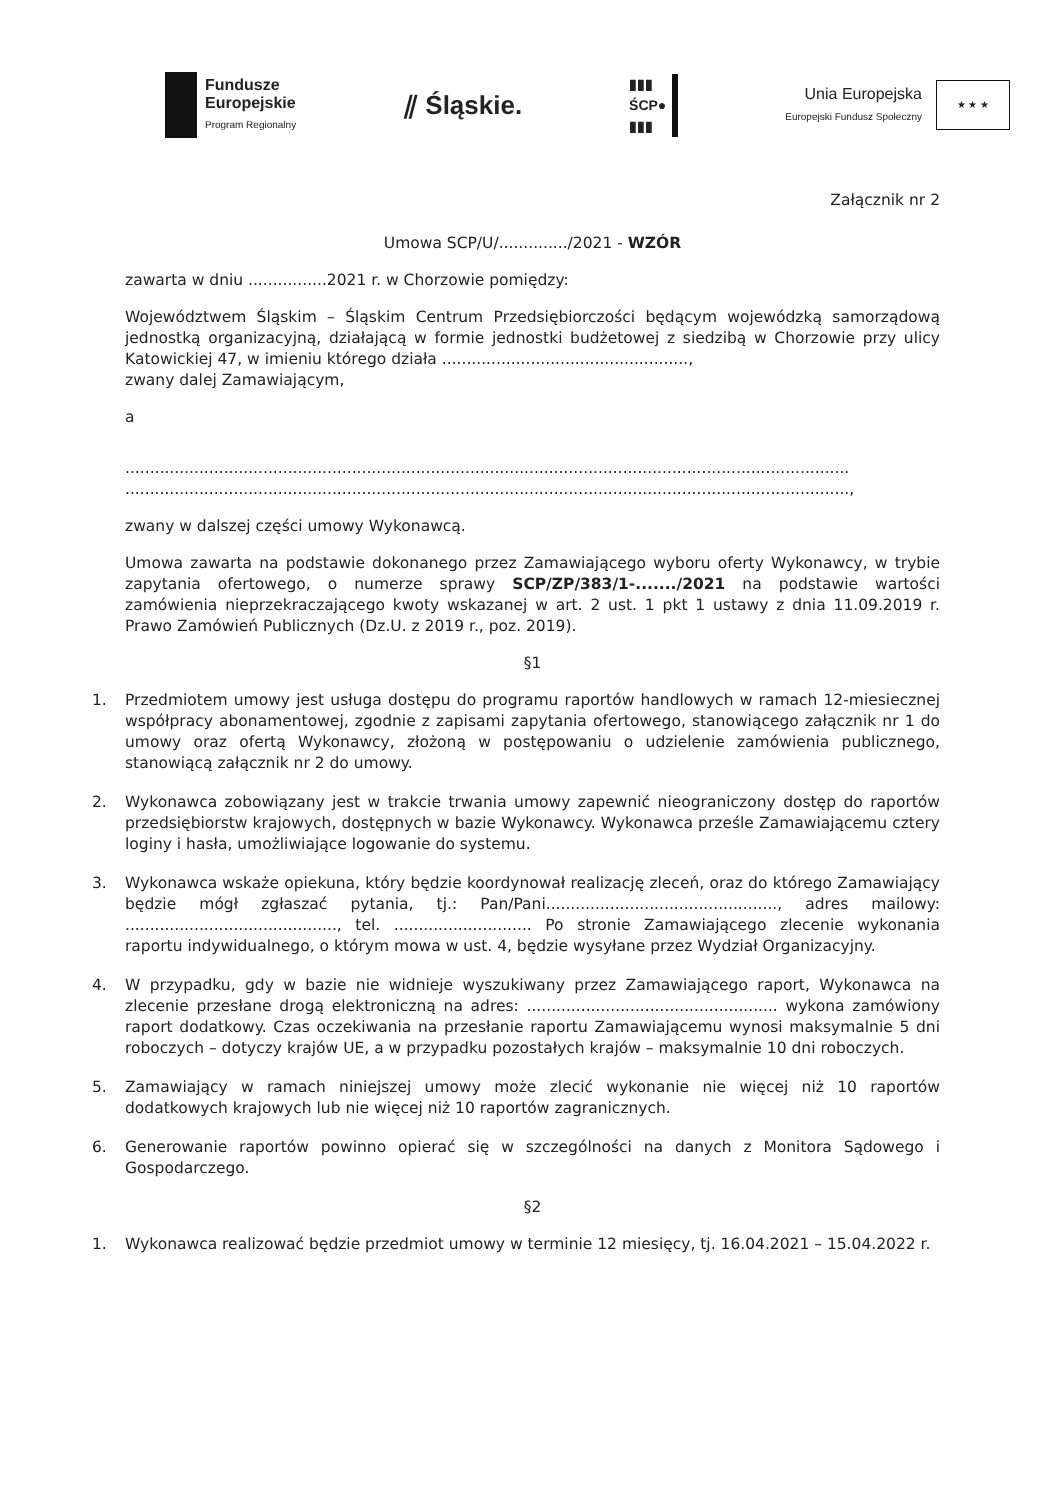Fundusze
Europejskie
Program Regionalny
⫽ Śląskie.
▮▮▮
ŚCP●
▮▮▮
Unia Europejska
Europejski Fundusz Społeczny
★ ★ ★
Załącznik nr 2
Umowa SCP/U/............../2021 - WZÓR
zawarta w dniu ................2021 r. w Chorzowie pomiędzy:
Województwem Śląskim – Śląskim Centrum Przedsiębiorczości będącym wojewódzką samorządową jednostką organizacyjną, działającą w formie jednostki budżetowej z siedzibą w Chorzowie przy ulicy Katowickiej 47, w imieniu którego działa ..................................................,
zwany dalej Zamawiającym,
a
...................................................................................................................................................
...................................................................................................................................................,
zwany w dalszej części umowy Wykonawcą.
Umowa zawarta na podstawie dokonanego przez Zamawiającego wyboru oferty Wykonawcy, w trybie zapytania ofertowego, o numerze sprawy SCP/ZP/383/1-......./2021 na podstawie wartości zamówienia nieprzekraczającego kwoty wskazanej w art. 2 ust. 1 pkt 1 ustawy z dnia 11.09.2019 r. Prawo Zamówień Publicznych (Dz.U. z 2019 r., poz. 2019).
§1
1. Przedmiotem umowy jest usługa dostępu do programu raportów handlowych w ramach 12-miesiecznej współpracy abonamentowej, zgodnie z zapisami zapytania ofertowego, stanowiącego załącznik nr 1 do umowy oraz ofertą Wykonawcy, złożoną w postępowaniu o udzielenie zamówienia publicznego, stanowiącą załącznik nr 2 do umowy.
2. Wykonawca zobowiązany jest w trakcie trwania umowy zapewnić nieograniczony dostęp do raportów przedsiębiorstw krajowych, dostępnych w bazie Wykonawcy. Wykonawca prześle Zamawiającemu cztery loginy i hasła, umożliwiające logowanie do systemu.
3. Wykonawca wskaże opiekuna, który będzie koordynował realizację zleceń, oraz do którego Zamawiający będzie mógł zgłaszać pytania, tj.: Pan/Pani..............................................., adres mailowy: ..........................................., tel. ............................ Po stronie Zamawiającego zlecenie wykonania raportu indywidualnego, o którym mowa w ust. 4, będzie wysyłane przez Wydział Organizacyjny.
4. W przypadku, gdy w bazie nie widnieje wyszukiwany przez Zamawiającego raport, Wykonawca na zlecenie przesłane drogą elektroniczną na adres: ................................................... wykona zamówiony raport dodatkowy. Czas oczekiwania na przesłanie raportu Zamawiającemu wynosi maksymalnie 5 dni roboczych – dotyczy krajów UE, a w przypadku pozostałych krajów – maksymalnie 10 dni roboczych.
5. Zamawiający w ramach niniejszej umowy może zlecić wykonanie nie więcej niż 10 raportów dodatkowych krajowych lub nie więcej niż 10 raportów zagranicznych.
6. Generowanie raportów powinno opierać się w szczególności na danych z Monitora Sądowego i Gospodarczego.
§2
1. Wykonawca realizować będzie przedmiot umowy w terminie 12 miesięcy, tj. 16.04.2021 – 15.04.2022 r.